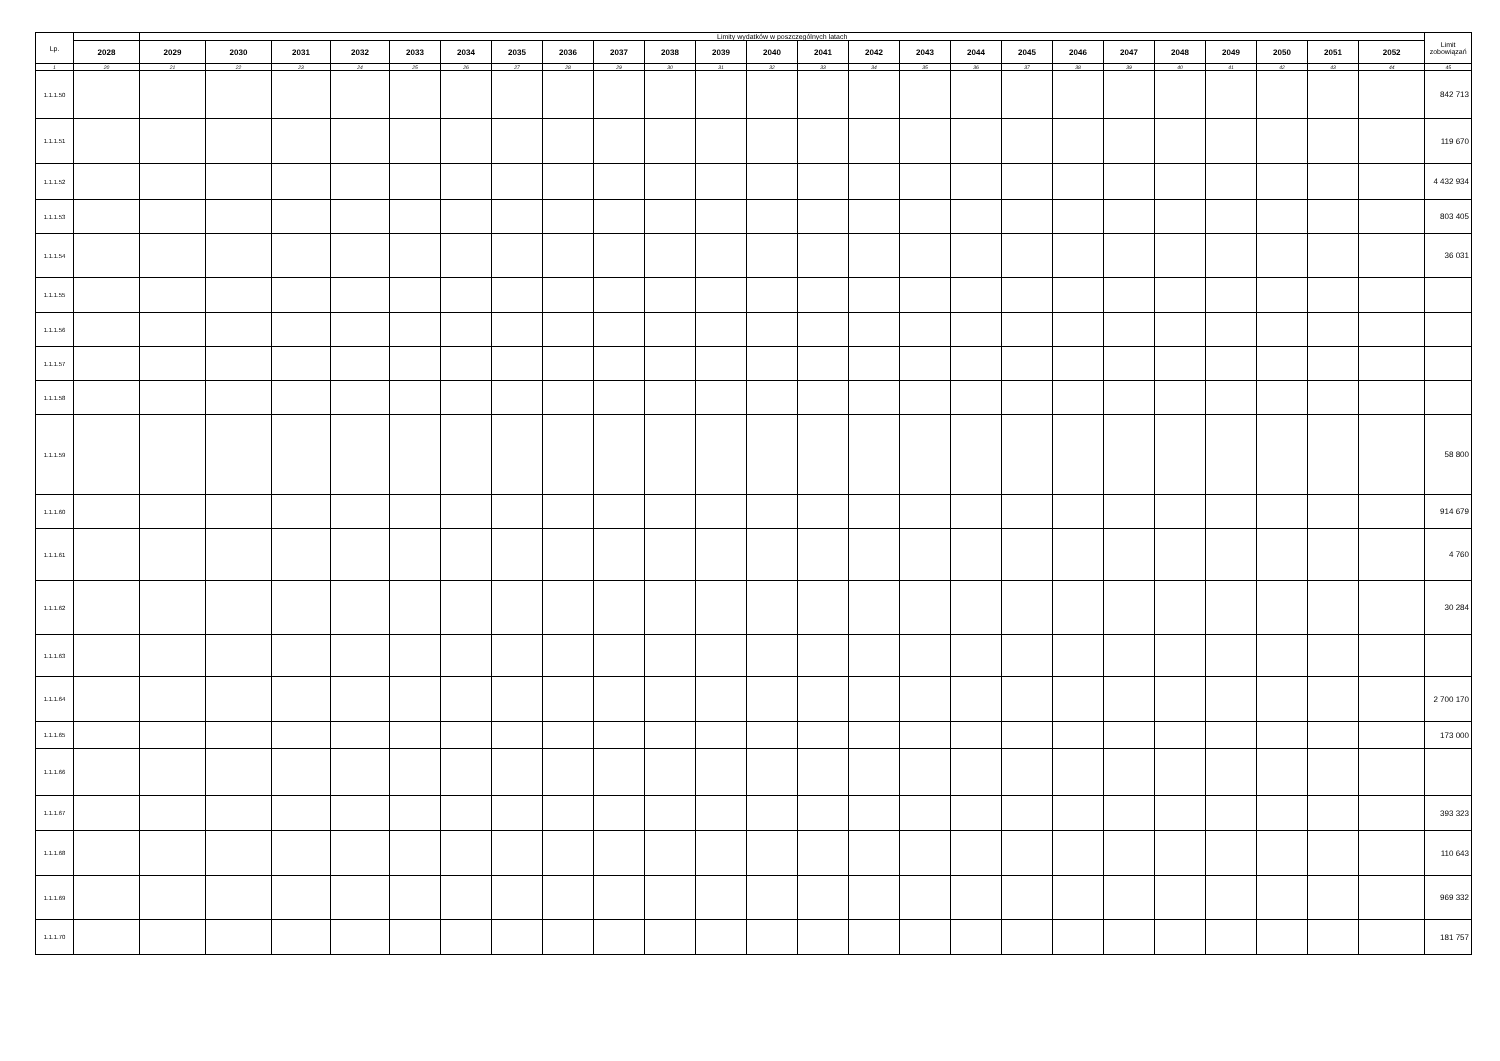| Lp. | | Limity wydatków w poszczególnych latach | | | | | | | | | | | | | | | | | | | | | | | | Limit zobowiązań |
| --- | --- | --- | --- | --- | --- | --- | --- | --- | --- | --- | --- | --- | --- | --- | --- | --- | --- | --- | --- | --- | --- | --- | --- | --- | --- | --- |
| | 2028 | 2029 | 2030 | 2031 | 2032 | 2033 | 2034 | 2035 | 2036 | 2037 | 2038 | 2039 | 2040 | 2041 | 2042 | 2043 | 2044 | 2045 | 2046 | 2047 | 2048 | 2049 | 2050 | 2051 | 2052 | |
| 1 | 20 | 21 | 22 | 23 | 24 | 25 | 26 | 27 | 28 | 29 | 30 | 31 | 32 | 33 | 34 | 35 | 36 | 37 | 38 | 39 | 40 | 41 | 42 | 43 | 44 | 45 |
| 1.1.1.50 | | | | | | | | | | | | | | | | | | | | | | | | | | 842 713 |
| 1.1.1.51 | | | | | | | | | | | | | | | | | | | | | | | | | | 119 670 |
| 1.1.1.52 | | | | | | | | | | | | | | | | | | | | | | | | | | 4 432 934 |
| 1.1.1.53 | | | | | | | | | | | | | | | | | | | | | | | | | | 803 405 |
| 1.1.1.54 | | | | | | | | | | | | | | | | | | | | | | | | | | 36 031 |
| 1.1.1.55 | | | | | | | | | | | | | | | | | | | | | | | | | | |
| 1.1.1.56 | | | | | | | | | | | | | | | | | | | | | | | | | | |
| 1.1.1.57 | | | | | | | | | | | | | | | | | | | | | | | | | | |
| 1.1.1.58 | | | | | | | | | | | | | | | | | | | | | | | | | | |
| 1.1.1.59 | | | | | | | | | | | | | | | | | | | | | | | | | | 58 800 |
| 1.1.1.60 | | | | | | | | | | | | | | | | | | | | | | | | | | 914 679 |
| 1.1.1.61 | | | | | | | | | | | | | | | | | | | | | | | | | | 4 760 |
| 1.1.1.62 | | | | | | | | | | | | | | | | | | | | | | | | | | 30 284 |
| 1.1.1.63 | | | | | | | | | | | | | | | | | | | | | | | | | | |
| 1.1.1.64 | | | | | | | | | | | | | | | | | | | | | | | | | | 2 700 170 |
| 1.1.1.65 | | | | | | | | | | | | | | | | | | | | | | | | | | 173 000 |
| 1.1.1.66 | | | | | | | | | | | | | | | | | | | | | | | | | | |
| 1.1.1.67 | | | | | | | | | | | | | | | | | | | | | | | | | | 393 323 |
| 1.1.1.68 | | | | | | | | | | | | | | | | | | | | | | | | | | 110 643 |
| 1.1.1.69 | | | | | | | | | | | | | | | | | | | | | | | | | | 969 332 |
| 1.1.1.70 | | | | | | | | | | | | | | | | | | | | | | | | | | 181 757 |